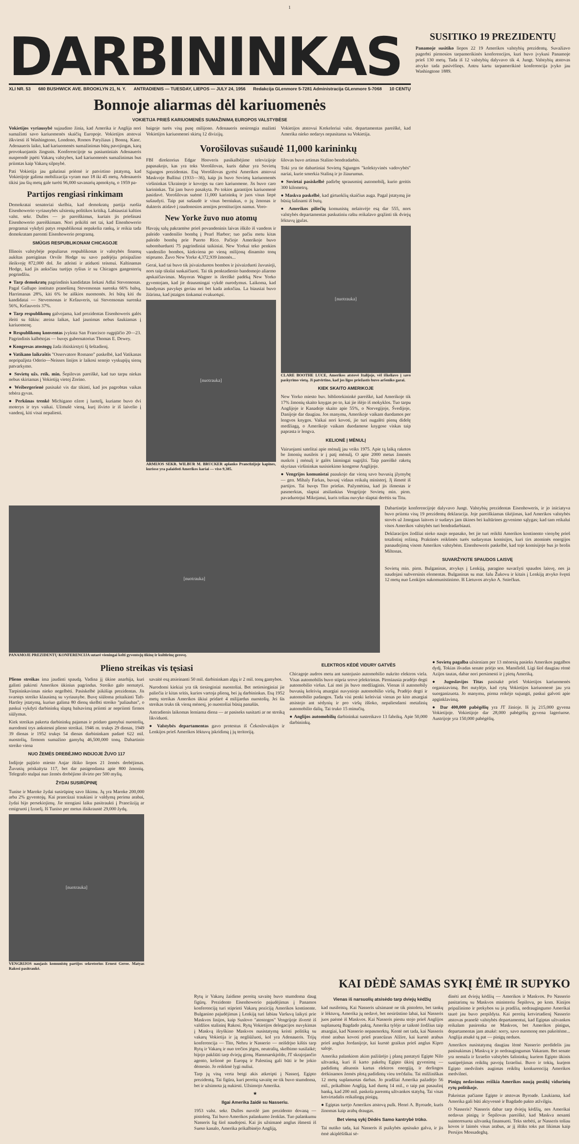1
DARBININKAS
XLI NR. 53 680 BUSHWICK AVE. BROOKLYN 21, N. Y. ANTRADIENIS — TUESDAY, LIEPOS — JULY 24, 1956 Redakcija GLenmore 5-7281 Administracija GLenmore 5-7068 10 CENTŲ
Bonnoje aliarmas dėl kariuomenės
VOKIETIJA PRIEŠ KARIUOMENĖS SUMAŽINIMĄ EUROPOS VALSTYBĖSE
Vokietijos vyriausybė sujaudino žinia, kad Amerika ir Anglija nori sumažinti savo kariuomenės skaičių Europoje. Vokietijos atstovai iškviesti iš Washingtono, Londono, Romos Paryžiaus į Bonną. Kanc. Adenaueris laiko, kad kariuomenės sumažinimas būtų pavojingas, karą provokuojantis žingsnis. Konferencijoje su pasiuntiniais Adenaueris nusprendė įspėti Vakarų valstybes, kad kariuomenės sumažinimas bus priimtas kaip Vakarų silpnybė.
Pati Vokietija jau galutinai priėmė ir patvirtino įstatymą, kad Vokietijoje galima mobilizacija vyram nuo 18 iki 45 metų. Adenaueris tikisi jau šių metų gale turėti 96,000 savanarių apmokytų, o 1959 pa-
Partijos rengiasi rinkimam
Demokratai senatoriai skelbia, kad demokratų partija ruošia Eisenhowerio vyriausybės užsienių politikos kritiką. Labiausiai kaltins valst. sekr. Dulles — jo pareiškimus, kuriais jis priešinasi Eisenhowerio pareiškimam. Nori prikišti net tai, kad Eisenhowerio programai vykdyti patys respublikonai nepakelia rankų, ir reikia tada demokratam paremti Eisenhowerio programą.
SMŪGIS RESPUBLIKONAM CHICAGOJE
Illinois valstybėje populiarus respublikonas ir valstybės finansų aukštas pareigūnas Orvile Hodge su savo padėjėju prisipažino išeikvoję 872,000 dol. Jie atleisti ir atiduoti teismui. Kaltinamas Hodge, kad jis anksčiau turėjęs ryšius ir su Chicagos gangesterių pogrindžiu.
● Tarp demokratų pagrindinis kandidatas liekasi Adlai Stevensonas. Pagal Gallupo instituto pranešimą Stevensonas surenka 66% balsų, Harrimanas 28%, kiti 6% be aiškios nuomonės. Jei būtų kiti du kandidatai — Stevensonas ir Kefauveris, tai Stevensonas surenka 56%, Kefauveris 37%.
● Tarp respublikonų galvojama, kad prezidentas Eisenhoweris galės išeiti su šūkiu: ateina laikas, kad jaunimas nebus šaukiamas į kariuomenę.
● Respublikonų konventas įvyksta San Francisco rugpjūčio 20—23. Pagrindinis kalbėtojas — buvęs gubernatorius Thomas E. Dewey.
● Kongresas atostogų žada išsiskirstyti šį šeštadienį.
● Vatikano laikraštis "Osservatore Romano" paskelbė, kad Vatikanas nepripažįsta Oderio—Neisses linijos ir laikosi senojo vyskupijų sienų patvarkymo.
● Sovietų užs. reik. min. Šepilovas pareiškė, kad tuo tarpu niekas nebus skiriamas į Vokietiją vietoj Zorino.
● Weibergerienė pasisakė vis dar tikinti, kad jos pagrobtas vaikas tebėra gyvas.
● Perkūnas trenkė Michigano ežere į luotelį, kuriame buvo dvi moterys ir trys vaikai. Užmušė vieną, kurį išvirto ir iš laivelio į vandenį, kiti visai nepaliesti.
baigoje turės visą pusę milijono. Adenaueris nesirengia mažinti Vokietijos kariuomenei skirtų 12 divizijų.
Vokietijos atstovui Krekeleriui valst. departamentas pareiškė, kad Amerika nieko nedarys nepasitarus su Vokietija.
Vorošilovas sušaudė 11,000 karininkų
FBI direktorius Edgar Hooveris pasikalbėjime televizijoje papasakojo, kas yra toks Vorošilovas, kuris dabar yra Sovietų Sąjungos prezidentas. Esą Vorošilovas gyrėsi Amerikos atstovui Maskvoje Bullitui (1933—36), kaip jis buvo Sovietų kariuomenės viršininkas Ukrainoje ir kovojęs su caro kariuomene. Jis buvo caro karininkas. Tai jam buvo pasakyta. Po tokios garantijos kariuomenė pasidavė. Vorošilovas suėmė 11,000 karininkų ir juos visus liepė sušaudyti. Taip pat sušaudė ir visus berniukus, o jų žmonas ir dukteris atidavė į raudonosios armijos prostitucijos namus. Voro-
New Yorke žuvo nuo atomų
Havajų salų pakrantėse prieš povandeninis laivas iškilo iš vandens ir paleido vandenilio bombą į Pearl Harbor; tuo pačiu metu kitas paleido bombą prie Puerto Rico. Pačioje Amerikoje buvo subombarduoti 75 pagrindiniai taikiniai. New Yorkui teko penkios vandenilio bombos, kiekviena po vieną milijoną dinamito tonų stiprumo. Žuvo New Yorke 4,372,939 žmonės...
Gerai, kad tai buvo tik įsivaizduotos bombos ir įsivaizduoti žuvusieji, nors taip tikslai suskaičiuoti. Tai tik penktadienio bandomojo aliarmo apskaičiavimas. Mayoras Wagner is išreiškė padėką New Yorko gyventojam, kad jie drausmingai vykdė nurodymus. Laikoma, kad bandymas pavykęs geriau nei bet kada anksčiau. La biausiai buvo žiūrima, kad įstaigos tinkamai evakuotųsi.
[nuotrauka]
ARMIJOS SEKR. WILBUR M. BRUCKER aplanko Prancūzijoje kapines, kuriose yra palaidoti Amerikos kariai — viso 9,385.
šilovas buvo artimas Stalino bendradarbis.
Toki yra tie dabartiniai Sovietų Sąjungos "kolektyvinės vadovybės" nariai, kurie smerkia Staliną ir jo žiaurumus.
● Sovietai pasiskelbė padirbę sprausminį automobilį, kurio greitis 300 kilometrų.
● Maskva paskelbė, kad girtuoklių skaičius auga. Pagal įstatymą jie būsią šalinami iš butų.
● Amerikos piliečių komunistų nelaisvėje esą dar 555, nors valstybės departamentas paskutiniu raštu reikalavo grąžinti tik dviejų lėktuvų įgulas.
[nuotrauka]
CLARE BOOTHE LUCE, Amerikos atstovė Italijoje, vėl iškeliavo į savo paskyrimo vietą. Ji patvirtino, kad jos ligos priežastis buvo aršeniko garai.
KIEK SKAITO AMERIKOJE
New Yorko miesto buv. bibliotekininkė pareiškė, kad Amerikoje tik 17% žmonių skaito knygas po to, kai jie išėjo iš mokyklos. Tuo tarpu Anglijoje ir Kanadoje skaito apie 55%, o Norvegijoje, Švedijoje, Danijoje dar daugiau. Jos manymu, Amerikoje vaikam duodamos per lengvos knygos. Vaikai nori kovoti, jie turi nugalėti pienų didelę medžiagą, o Amerikoje vaikam duodamose knygose viskas taip paprasta ir lengva.
KELIONĖ Į MĖNULĮ
Vairuojami satelitai apie mėnulį jau veiks 1975. Apie tą laiką raketos be žmonių nusileis ir į patį mėnulį. O apie 2000 metus žmonės nuskris į mėnulį ir galės laimingai sugrįžti. Taip pareiškė raketų skyriaus viršininkas susisiekimo kongrese Anglijoje.
● Vengrijos komunistai paaukojo dar vieną savo buvusią įžymybę — gen. Mihaly Farkas, buvusį vidaus reikalų ministerį. Jį išmetė iš partijos. Tai buvęs Tito priešas. Pažymėtina, kad jis išmestas ir pasmerktas, slaptai atsilankius Vengrijoje Sovietų min. pirm. pavaduotojui Mikojanui, kuris toliau nuvyko slaptai derėtis su Titu.
SUSITIKO 19 PREZIDENTŲ
Panamoje susitiko liepos 22 19 Amerikos valstybių prezidentų. Suvažiavo pagerbti pirmosios tarpamerikinės konferencijos, kuri buvo įvykusi Panamoje prieš 130 metų. Tada iš 12 valstybių dalyvavo tik 4. Jungt. Valstybių atstovas atvyko tada pasivėlinęs. Antru kartu tarpamerikinė konferencija įvyko jau Washingtone 1889.
[nuotrauka]
PANAMOJE PREZIDENTŲ KONFERENCIJA sutarė vieningai kelti gyventojų ūkinę ir kultūrinę gerovę.
Dabartinėje konferencijoje dalyvavo Jungt. Valstybių prezidentas Eisenhoweris, ir jo iniciatyva buvo priimta visų 19 prezidentų deklaracija. Joje pareiškiamas tikėjimas, kad Amerikos valstybės stovės už žmogaus laisves ir sudarys jam ūkines bei kultūrines gyvenimo sąlygas; kad tam reikalui visos Amerikos valstybės turi bendradarbiauti.
Deklaracijos žodžiai nieko naujo nepasako, bet jie turi reikšti Amerikos kontinento vienybę prieš totalistinį režimą. Praktinės reikšmės turės sudarymas komisijos, kuri tirs atominės energijos panaudojimą visom Amerikos valstybėm. Eisenhoweris paskelbė, kad toje komisijoje bus jo brolis Miltonas.
SUVARŽYKITE SPAUDOS LAISVĘ
Sovietų min. pirm. Bulganinas, atvykęs į Lenkiją, paragino suvaržyti spaudos laisvę, nes ja naudojasi subversinis elementas. Bulganinas su mar. šalu Žukovu ir kitais į Lenkiją atvyko švęsti 12 metų nuo Lenkijos sukomunistinimo. Iš Lietuvos atvyko A. Sniečkus.
Plieno streikas vis tęsiasi
Plieno streikas ima jaudinti spaudą. Vadina jį ūkine anarhija, kuri galinti pakirsti Amerikos ūkinius pagrindus. Streiko galo nematyti. Tarpininkavimas nieko negelbėti. Pasiskelbė įsikišiąs prezidentas. Jis svarstęs streiko klausimą su vyriausybe. Buvę siūloma pritaikinti Taft-Hartley įstatymą, kuriuo galima 80 dienų skelbti streiko "paliaubas", o paskui vykdyti darbininkų slaptą balsavimą priimti ar nepriimti firmos siūlymus.
Kiek streikas pakerta darbininkų pajamas ir pridaro gamybai nuostolių, nurodomi trys ankstesni plieno streikai. 1946 m. trukęs 29 dienas, 1949 39 dienas ir 1952 trukęs 54 dienas darbininkam padarė 622 mil. nuostolių, firmom sumažino gamybą 46,500,000 tonų. Dabartinio streiko viena
NUO ŽEMĖS DREBĖJIMO INDIJOJE ŽUVO 117
Indijoje pajūrio miesto Anjar ištiko liepos 21 žemės drebėjimas. Žuvusių priskaityta 117, bet dar pasigendama apie 800 žmonių. Telegrafo stulpai nuo žemės drebėjimo išvirto per 500 mylių.
ŽYDAI SUSIRŪPINĘ
Tunise ir Maroke žydai susirūpinę savo likimu. Jų yra Maroke 200,000 arba 2% gyventojų. Kai prancūzai traukiasi ir valdymą perima arabai, žydai bijo persekiojimų. Jie stengiasi laiku pasitraukti į Prancūziją ar emigruoti į Izraelį. Iš Tuniso per metus išsikraustė 29,000 žydų.
[nuotrauka]
VENGRIJOS naujasis komunistų partijos sekretorius Ernest Geroe. Matyas Rakosi pasitraukė.
savaitė esą atsieinanti 50 mil. darbininkam algų ir 2 mil. tonų gamybos.
Nurodomi kiekiai yra tik tiesioginiai nuostoliai. Bet netiesioginiai jie paliečia ir kitas sritis, kurios vartoja plieną, bei jų darbininkus. Esą 1952 metų streikas Amerikos ūkiui pridarė 4 milijardus nuostolių. Jei šis streikas truks tik vieną mėnesį, jo nuostoliai būsią panašūs.
Antradienis laikomas lemiama diena — ar pasiseks susitarti ar ne streiką likviduoti.
● Valstybės departamentas gavo protestus iš Čekoslovakijos ir Lenkijos prieš Amerikos lėktuvų įskridimą į jų teritoriją.
ELEKTROS KĖDĖ VIDURY GATVĖS
Chicagoje audros metu ant sustojusio automobilio nukrito elektros viela. Visas automobilis buvo stipria srove įelektrintas. Pirmiausia pradėjo degti automobilio viršus. Lai mei jis buvo medžiaginis. Vienas iš automobily buvusių keleivių atsargiai nuvyniojo automobilio viršų. Pradėjo degti ir automobilio padangos. Tada visi penki keleiviai vienas po kito atsargiai atsistojo ant sėdynių ir pro viršų iššoko, nepaliesdami metalinių automobilio dalių. Tai truko 15 minučių.
● Anglijos automobilių darbininkai sustreikavo 13 fabrikų. Apie 50,000 darbininkų.
● Sovietų pagalba užsieniam per 13 mėnesių pasieks Amerikos pagalbos dydį. Tokias išvadas senate priėjo sen. Mansfield. Ligi šiol daugiau rėmė Azijos tautas, dabar nori persimesti ir į pietų Ameriką.
● Jugoslavijos Titas pasisakė prieš Vokietijos kariuomenės organizavimą. Bet nutylėjo, kad rytų Vokietijos kariuomenė jau yra suorganizuota. Jo manymu, pirma reikėjo sujungti, paskui galvoti apie apginklavimą.
● Dar 400,000 pabėgėlių yra JT žinioje. Iš jų 215,000 gyvena Vokietijoje. Vokietijoje dar 28,000 pabėgėlių gyvena lageriuose. Austrijoje yra 150,000 pabėgėlių.
KAI DĖDĖ SAMAS SYKĮ ĖMĖ IR SUPYKO
Rytų ir Vakarų žaidime pereitą savaitę buvo stumdoma daug figūrų. Prezidento Eisenhowerio pajudėjimas į Panamos konferenciją turi stiprinti Vakarų poziciją Amerikos kontinente. Bulganino pajudėjimas į Lenkiją turi labiau Varšuvą laikyti prie Maskvos linijos, kaip Suslovo "atostogos" Vengrijoje išvertė iš valdžios stalininį Rakosi. Rytų Vokietijos delegacijos nuvykimas į Maskvą išryškino Maskvos nusistatymą keisti politiką su vakarų Vokietija ir ją negliūžuoti, kol yra Adenaueris. Trijų konferencija — Tito, Nehru ir Nasserio — neišdrįso kištis tarp Rytų ir Vakarų ir nuo trečios jėgos, neutralių, skelbimo susilaikė; bijojo pakliūti tarp dviejų girnų. Hammarskjoldo, JT skrajojančio agento, kelionė po Europą ir Palestiną gali būti ir be jokio dėmesio. Jo reikšmė lygi nuliui.
Tarp jų visų verta betgi akis atkreipti į Nasserį. Egipto prezidentą. Tai figūra, kuri pereitą savaitę ne tik buvo stumdoma, bet ir užsimota ją nukirsti. Užsimojo Amerika.
★
Ilgai Amerika žaidė su Nasseriu.
1953 valst. sekr. Dulles nuvežė jam prezidento dovaną — pistoletą. Tai buvo Amerikos palankumo ženklas. Tuo palankumu Nasseris lig šiol naudojosi. Kai jis užsimanė anglus išmesti iš Sueso kanalo, Amerika prikalbinėjo Angliją,
Vienas iš narsuolių atsisėdo tarp dviejų kėdžių
kad nusileistų. Kai Nasseris užsimanė ne tik pistoleto, bet tankų ir lėktuvų, Amerika jų nedavė, bet nesirūstino labai, kai Nasseris juos paėmė iš Maskvos. Kai Nasseris piestu stojo prieš Anglijos suplanuotą Bagdado paktą, Amerika tylėjo ar taikstė žodžius taip atsargiai, kad Nasserio nepasmerktų. Kentė net tada, kai Nasseris rėmė arabus kovoti prieš prancūzus Alžire, kai kurstė arabus prieš anglus Jordanijoje, kai kurstė graikus prieš anglus Kipro saloje.
Amerika palankiom akim pažiūrėjo į planą pastatyti Egipte Nilo užtvanką, kuri iš karto pakeltų Egipto ūkinį gyvenimą — padidintų aštuonis kartus elektros energiją, ir derlingos drėkinamos žemės plotą padidintų vieu trečdaliu. Tai milžiniškas 12 metų suplanuotas darbas. Jo pradžiai Amerika pažadėjo 56 mil., prikalbino Angliją, kad duotų 14 mil., o taip pat pasaulinį banką, kad 200 mil. paskola paremtų užtvankos statybą. Tai visas ketvirtadalis reikalingų pinigų.
● Egiptas turėjo Amerikos atstovą pulk. Henri A. Byroade, kuris žinomas kaip arabų draugas.
Bet vieną sykį Dėdės Samo kantrybė trūko.
Tai nutiko tada, kai Nasseris iš puikybės apsisuko galva, ir jis ėmė akiplėšiškai sė-
dinėti ant dviejų kėdžių — Amerikos ir Maskvos. Po Nasserio pasitarimų su Maskvos ministeriu Šepilovu, po kom. Kinijos pripažinimo ir prekybos su ja pradžia, nedraugingumo Amerikai taurė jau buvo perpildyta. Kai pereitą ketvirtadienį Nasserio atstovas pranešė valstybės departamentui, kad Egiptas užtvankos reikalam pasirenka ne Maskvos, bet Amerikos pinigus, departamentas jam atsakė: sorry, savo nuomonę mes pakeitėme... Anglija atsakė tą pat — pinigų neduos.
Amerikos nusistatymą daugiau lėmė Nasserio perdidelis jau pasisukimas į Maskvą ir jo nedraugingumas Vakaram. Bet senate yra nemaža ir Izraelio valstybės šalininkų; kuriem Egipto ūkinis sustiprėjimas reikštų pavojų Izraeliui. Buvo ir tokių, kurįem Egipto medvilnės augimas reikštų konkurenciją Amerikos medvilnei.
Pinigų nedavimas reiškia Amerikos naują posūkį vidurinių rytų politikoje.
Pakeistas pačiame Egipte ir atstovas Byroade. Laukiama, kad Amerika gali būti aktyvesnė ir Bagdado pakto atžvilgiu.
O Nasseris? Nasseris dabar tarp dviejų kėdžių, nes Amerikai nedavus pinigų ir Šepilovas pareiškė, kad Maskva nesanti suinteresuota užtvanką finansuoti. Teks stebėti, ar Nasseris toliau kovos ir laimės visus arabus, ar jį ištiks toks pat likimas kaip Persijos Mossadeghą.